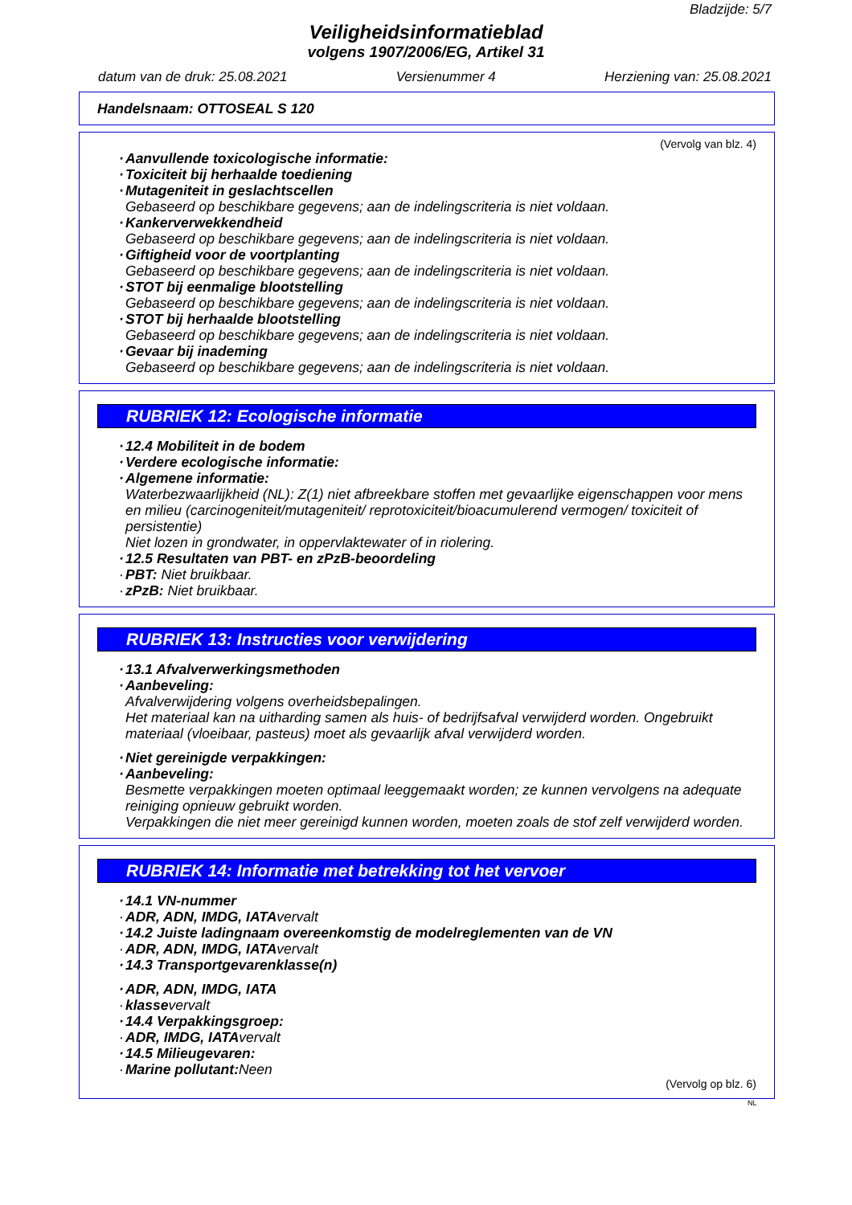Bladzijde: 5/7
Veiligheidsinformatieblad
volgens 1907/2006/EG, Artikel 31
datum van de druk: 25.08.2021 Versienummer 4 Herziening van: 25.08.2021
Handelsnaam: OTTOSEAL S 120
(Vervolg van blz. 4)
· Aanvullende toxicologische informatie:
· Toxiciteit bij herhaalde toediening
· Mutageniteit in geslachtscellen
Gebaseerd op beschikbare gegevens; aan de indelingscriteria is niet voldaan.
· Kankerverwekkendheid
Gebaseerd op beschikbare gegevens; aan de indelingscriteria is niet voldaan.
· Giftigheid voor de voortplanting
Gebaseerd op beschikbare gegevens; aan de indelingscriteria is niet voldaan.
· STOT bij eenmalige blootstelling
Gebaseerd op beschikbare gegevens; aan de indelingscriteria is niet voldaan.
· STOT bij herhaalde blootstelling
Gebaseerd op beschikbare gegevens; aan de indelingscriteria is niet voldaan.
· Gevaar bij inademing
Gebaseerd op beschikbare gegevens; aan de indelingscriteria is niet voldaan.
RUBRIEK 12: Ecologische informatie
· 12.4 Mobiliteit in de bodem
· Verdere ecologische informatie:
· Algemene informatie:
Waterbezwaarlijkheid (NL): Z(1) niet afbreekbare stoffen met gevaarlijke eigenschappen voor mens en milieu (carcinogeniteit/mutageniteit/ reprotoxiciteit/bioacumulerend vermogen/ toxiciteit of persistentie)
Niet lozen in grondwater, in oppervlaktewater of in riolering.
· 12.5 Resultaten van PBT- en zPzB-beoordeling
· PBT: Niet bruikbaar.
· zPzB: Niet bruikbaar.
RUBRIEK 13: Instructies voor verwijdering
· 13.1 Afvalverwerkingsmethoden
· Aanbeveling:
Afvalverwijdering volgens overheidsbepalingen.
Het materiaal kan na uitharding samen als huis- of bedrijfsafval verwijderd worden. Ongebruikt materiaal (vloeibaar, pasteus) moet als gevaarlijk afval verwijderd worden.
· Niet gereinigde verpakkingen:
· Aanbeveling:
Besmette verpakkingen moeten optimaal leeggemaakt worden; ze kunnen vervolgens na adequate reiniging opnieuw gebruikt worden.
Verpakkingen die niet meer gereinigd kunnen worden, moeten zoals de stof zelf verwijderd worden.
RUBRIEK 14: Informatie met betrekking tot het vervoer
· 14.1 VN-nummer
· ADR, ADN, IMDG, IATA vervalt
· 14.2 Juiste ladingnaam overeenkomstig de modelreglementen van de VN
· ADR, ADN, IMDG, IATA vervalt
· 14.3 Transportgevarenklasse(n)
· ADR, ADN, IMDG, IATA
· klasse vervalt
· 14.4 Verpakkingsgroep:
· ADR, IMDG, IATA vervalt
· 14.5 Milieugevaren:
· Marine pollutant: Neen
(Vervolg op blz. 6)
NL